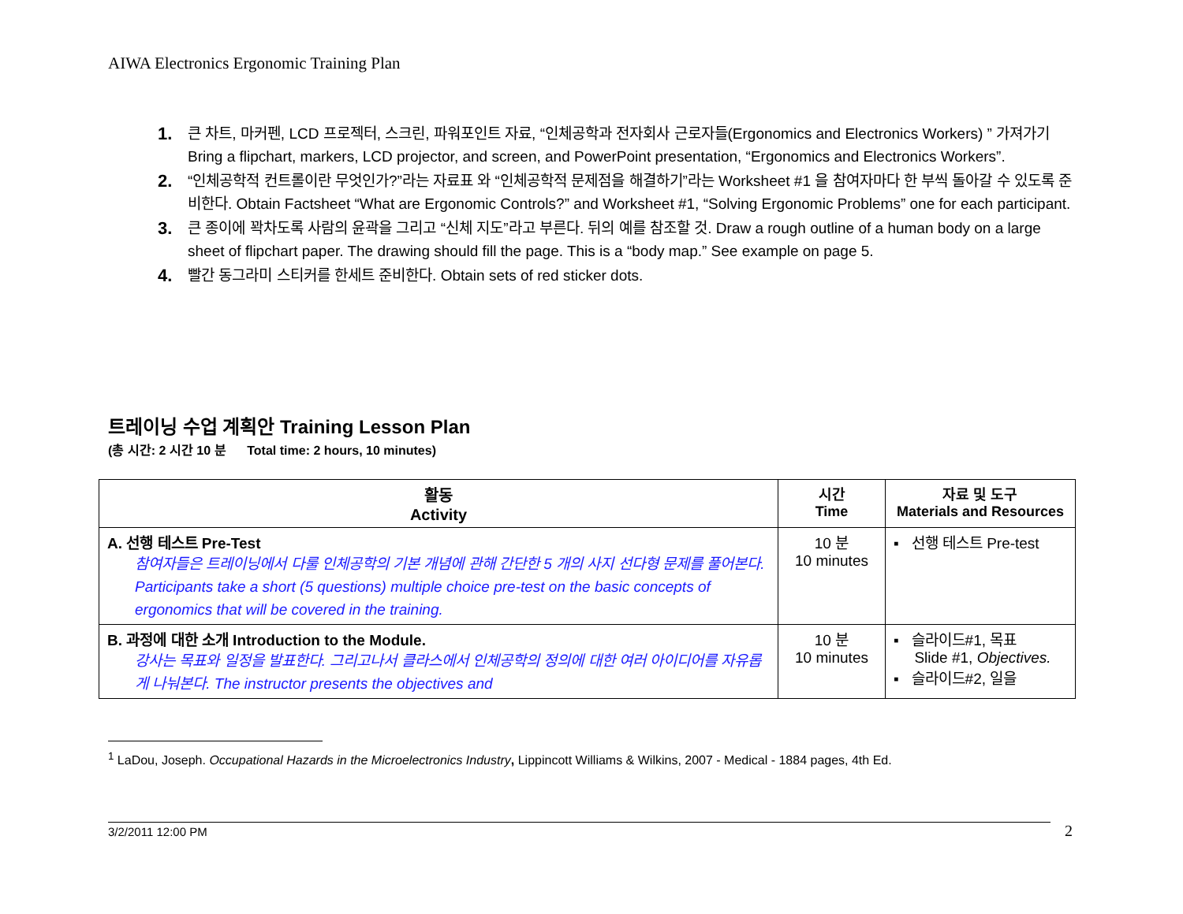AIWA Electronics Ergonomic Training Plan
1. 큰 차트, 마커펜, LCD 프로젝터, 스크린, 파워포인트 자료, “인체공학과 전자회사 근로자들(Ergonomics and Electronics Workers) ” 가져가기 Bring a flipchart, markers, LCD projector, and screen, and PowerPoint presentation, “Ergonomics and Electronics Workers”.
2. “인체공학적 컨트롤이란 무엇인가?”라는 자료표 와 “인체공학적 문제점을 해결하기”라는 Worksheet #1 을 참여자마다 한 부씩 돌아갈 수 있도록 준비한다. Obtain Factsheet “What are Ergonomic Controls?” and Worksheet #1, “Solving Ergonomic Problems” one for each participant.
3. 큰 종이에 꽉차도록 사람의 윤곽을 그리고 “신체 지도”라고 부른다. 뒤의 예를 참조할 것. Draw a rough outline of a human body on a large sheet of flipchart paper. The drawing should fill the page. This is a “body map.” See example on page 5.
4. 빨간 동그라미 스티커를 한세트 준비한다. Obtain sets of red sticker dots.
트레이닝 수업 계획안 Training Lesson Plan
(총 시간: 2 시간 10 분 Total time: 2 hours, 10 minutes)
| 활동 Activity | 시간 Time | 자료 및 도구 Materials and Resources |
| --- | --- | --- |
| A. 선행 테스트 Pre-Test 참여자들은 트레이닝에서 다룰 인체공학의 기본 개념에 관해 간단한 5 개의 사지 선다형 문제를 풀어본다. Participants take a short (5 questions) multiple choice pre-test on the basic concepts of ergonomics that will be covered in the training. | 10 분 10 minutes | ▪ 선행 테스트 Pre-test |
| B. 과정에 대한 소개 Introduction to the Module. 강사는 목표와 일정을 발표한다. 그리고나서 클라스에서 인체공학의 정의에 대한 여러 아이디어를 자유롭게 나눠본다. The instructor presents the objectives and | 10 분 10 minutes | ▪ 슬라이드#1, 목표 Slide #1, Objectives. ▪ 슬라이드#2, 일을 |
<sup>1</sup> LaDou, Joseph. Occupational Hazards in the Microelectronics Industry, Lippincott Williams & Wilkins, 2007 - Medical - 1884 pages, 4th Ed.
3/2/2011 12:00 PM 2